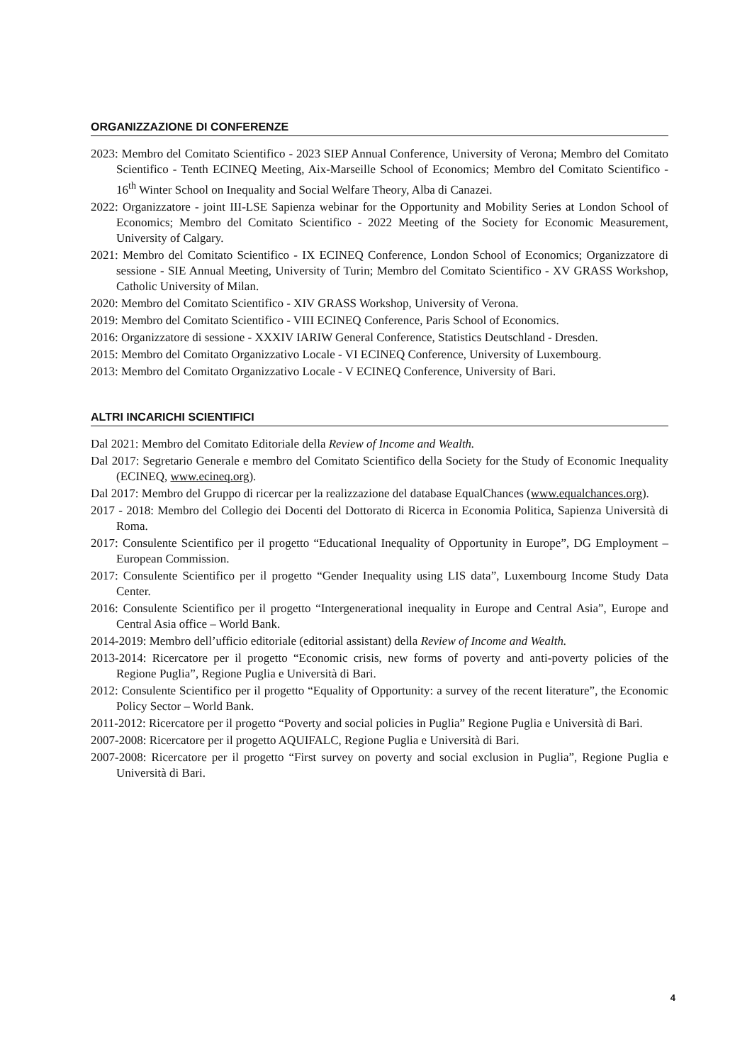ORGANIZZAZIONE DI CONFERENZE
2023: Membro del Comitato Scientifico - 2023 SIEP Annual Conference, University of Verona; Membro del Comitato Scientifico - Tenth ECINEQ Meeting, Aix-Marseille School of Economics; Membro del Comitato Scientifico - 16<sup>th</sup> Winter School on Inequality and Social Welfare Theory, Alba di Canazei.
2022: Organizzatore - joint III-LSE Sapienza webinar for the Opportunity and Mobility Series at London School of Economics; Membro del Comitato Scientifico - 2022 Meeting of the Society for Economic Measurement, University of Calgary.
2021: Membro del Comitato Scientifico - IX ECINEQ Conference, London School of Economics; Organizzatore di sessione - SIE Annual Meeting, University of Turin; Membro del Comitato Scientifico - XV GRASS Workshop, Catholic University of Milan.
2020: Membro del Comitato Scientifico - XIV GRASS Workshop, University of Verona.
2019: Membro del Comitato Scientifico - VIII ECINEQ Conference, Paris School of Economics.
2016: Organizzatore di sessione - XXXIV IARIW General Conference, Statistics Deutschland - Dresden.
2015: Membro del Comitato Organizzativo Locale - VI ECINEQ Conference, University of Luxembourg.
2013: Membro del Comitato Organizzativo Locale - V ECINEQ Conference, University of Bari.
ALTRI INCARICHI SCIENTIFICI
Dal 2021: Membro del Comitato Editoriale della Review of Income and Wealth.
Dal 2017: Segretario Generale e membro del Comitato Scientifico della Society for the Study of Economic Inequality (ECINEQ, www.ecineq.org).
Dal 2017: Membro del Gruppo di ricercar per la realizzazione del database EqualChances (www.equalchances.org).
2017 - 2018: Membro del Collegio dei Docenti del Dottorato di Ricerca in Economia Politica, Sapienza Università di Roma.
2017: Consulente Scientifico per il progetto “Educational Inequality of Opportunity in Europe”, DG Employment – European Commission.
2017: Consulente Scientifico per il progetto “Gender Inequality using LIS data”, Luxembourg Income Study Data Center.
2016: Consulente Scientifico per il progetto “Intergenerational inequality in Europe and Central Asia”, Europe and Central Asia office – World Bank.
2014-2019: Membro dell’ufficio editoriale (editorial assistant) della Review of Income and Wealth.
2013-2014: Ricercatore per il progetto “Economic crisis, new forms of poverty and anti-poverty policies of the Regione Puglia”, Regione Puglia e Università di Bari.
2012: Consulente Scientifico per il progetto “Equality of Opportunity: a survey of the recent literature”, the Economic Policy Sector – World Bank.
2011-2012: Ricercatore per il progetto “Poverty and social policies in Puglia” Regione Puglia e Università di Bari.
2007-2008: Ricercatore per il progetto AQUIFALC, Regione Puglia e Università di Bari.
2007-2008: Ricercatore per il progetto “First survey on poverty and social exclusion in Puglia”, Regione Puglia e Università di Bari.
4